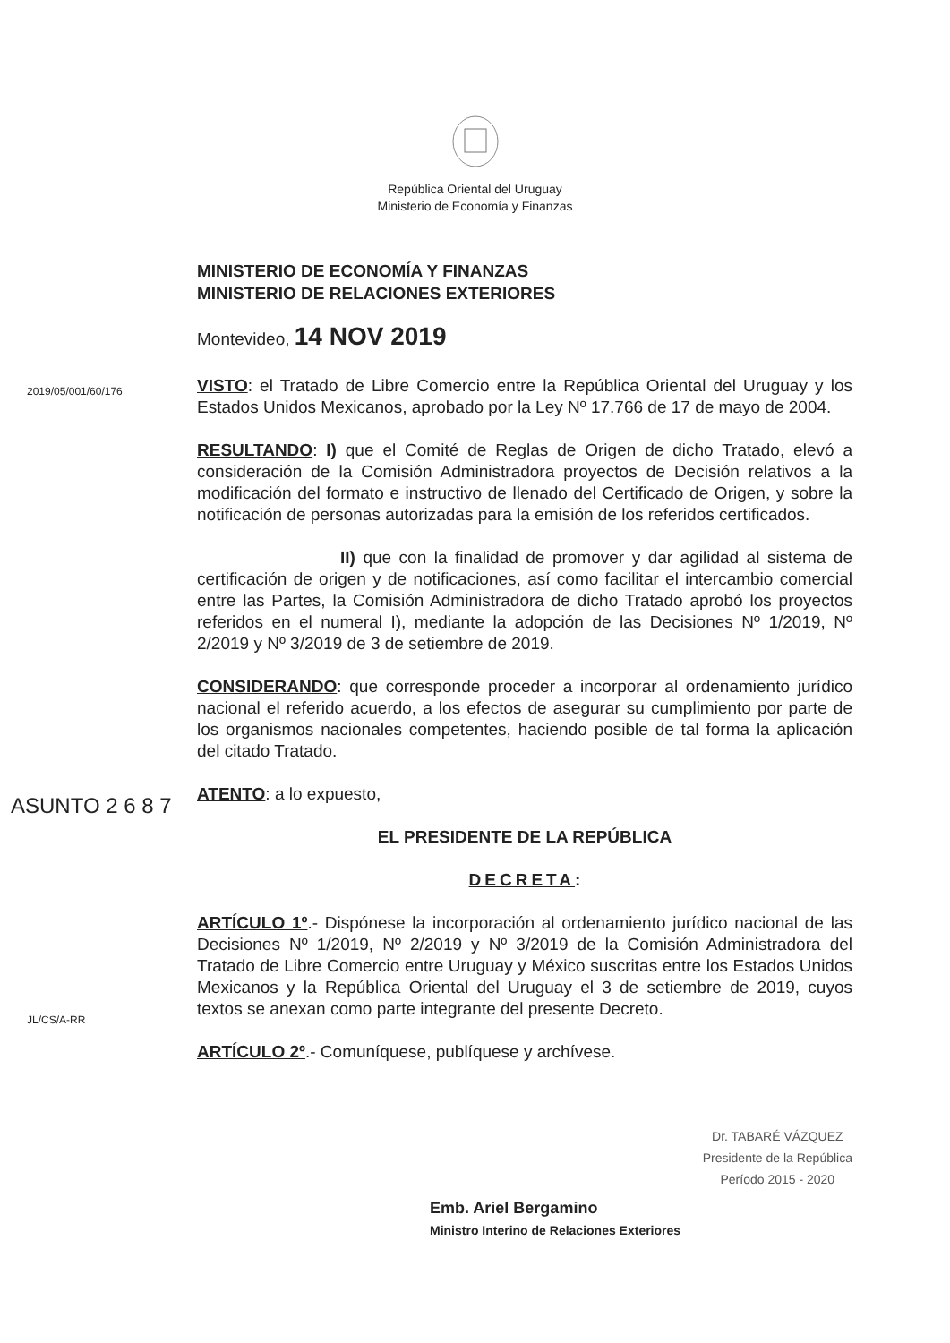República Oriental del Uruguay
Ministerio de Economía y Finanzas
MINISTERIO DE ECONOMÍA Y FINANZAS
MINISTERIO DE RELACIONES EXTERIORES
Montevideo, 14 NOV 2019
2019/05/001/60/176
VISTO: el Tratado de Libre Comercio entre la República Oriental del Uruguay y los Estados Unidos Mexicanos, aprobado por la Ley Nº 17.766 de 17 de mayo de 2004.
RESULTANDO: I) que el Comité de Reglas de Origen de dicho Tratado, elevó a consideración de la Comisión Administradora proyectos de Decisión relativos a la modificación del formato e instructivo de llenado del Certificado de Origen, y sobre la notificación de personas autorizadas para la emisión de los referidos certificados.
II) que con la finalidad de promover y dar agilidad al sistema de certificación de origen y de notificaciones, así como facilitar el intercambio comercial entre las Partes, la Comisión Administradora de dicho Tratado aprobó los proyectos referidos en el numeral I), mediante la adopción de las Decisiones Nº 1/2019, Nº 2/2019 y Nº 3/2019 de 3 de setiembre de 2019.
ASUNTO 2 6 8 7
CONSIDERANDO: que corresponde proceder a incorporar al ordenamiento jurídico nacional el referido acuerdo, a los efectos de asegurar su cumplimiento por parte de los organismos nacionales competentes, haciendo posible de tal forma la aplicación del citado Tratado.
ATENTO: a lo expuesto,
EL PRESIDENTE DE LA REPÚBLICA
DECRETA:
JL/CS/A-RR
ARTÍCULO 1º.- Dispónese la incorporación al ordenamiento jurídico nacional de las Decisiones Nº 1/2019, Nº 2/2019 y Nº 3/2019 de la Comisión Administradora del Tratado de Libre Comercio entre Uruguay y México suscritas entre los Estados Unidos Mexicanos y la República Oriental del Uruguay el 3 de setiembre de 2019, cuyos textos se anexan como parte integrante del presente Decreto.
ARTÍCULO 2º.- Comuníquese, publíquese y archívese.
Emb. Ariel Bergamino
Ministro Interino de Relaciones Exteriores
Dr. TABARÉ VÁZQUEZ
Presidente de la República
Período 2015 - 2020